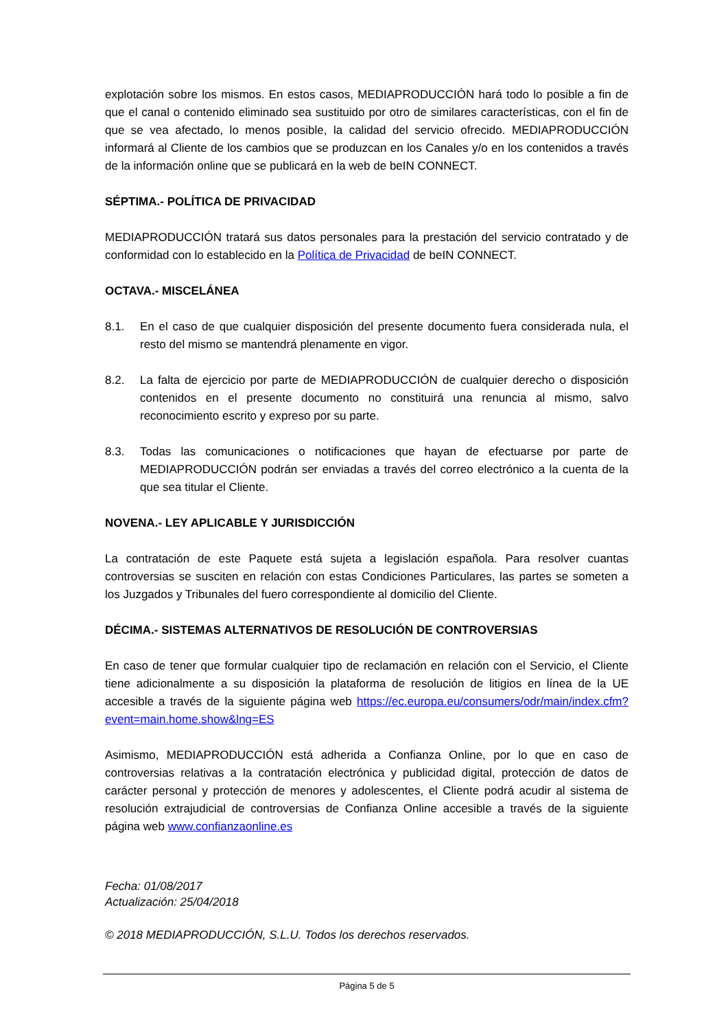explotación sobre los mismos. En estos casos, MEDIAPRODUCCIÓN hará todo lo posible a fin de que el canal o contenido eliminado sea sustituido por otro de similares características, con el fin de que se vea afectado, lo menos posible, la calidad del servicio ofrecido. MEDIAPRODUCCIÓN informará al Cliente de los cambios que se produzcan en los Canales y/o en los contenidos a través de la información online que se publicará en la web de beIN CONNECT.
SÉPTIMA.- POLÍTICA DE PRIVACIDAD
MEDIAPRODUCCIÓN tratará sus datos personales para la prestación del servicio contratado y de conformidad con lo establecido en la Política de Privacidad de beIN CONNECT.
OCTAVA.- MISCELÁNEA
8.1. En el caso de que cualquier disposición del presente documento fuera considerada nula, el resto del mismo se mantendrá plenamente en vigor.
8.2. La falta de ejercicio por parte de MEDIAPRODUCCIÓN de cualquier derecho o disposición contenidos en el presente documento no constituirá una renuncia al mismo, salvo reconocimiento escrito y expreso por su parte.
8.3. Todas las comunicaciones o notificaciones que hayan de efectuarse por parte de MEDIAPRODUCCIÓN podrán ser enviadas a través del correo electrónico a la cuenta de la que sea titular el Cliente.
NOVENA.- LEY APLICABLE Y JURISDICCIÓN
La contratación de este Paquete está sujeta a legislación española. Para resolver cuantas controversias se susciten en relación con estas Condiciones Particulares, las partes se someten a los Juzgados y Tribunales del fuero correspondiente al domicilio del Cliente.
DÉCIMA.- SISTEMAS ALTERNATIVOS DE RESOLUCIÓN DE CONTROVERSIAS
En caso de tener que formular cualquier tipo de reclamación en relación con el Servicio, el Cliente tiene adicionalmente a su disposición la plataforma de resolución de litigios en línea de la UE accesible a través de la siguiente página web https://ec.europa.eu/consumers/odr/main/index.cfm?event=main.home.show&lng=ES
Asimismo, MEDIAPRODUCCIÓN está adherida a Confianza Online, por lo que en caso de controversias relativas a la contratación electrónica y publicidad digital, protección de datos de carácter personal y protección de menores y adolescentes, el Cliente podrá acudir al sistema de resolución extrajudicial de controversias de Confianza Online accesible a través de la siguiente página web www.confianzaonline.es
Fecha: 01/08/2017
Actualización: 25/04/2018
© 2018 MEDIAPRODUCCIÓN, S.L.U. Todos los derechos reservados.
Página 5 de 5